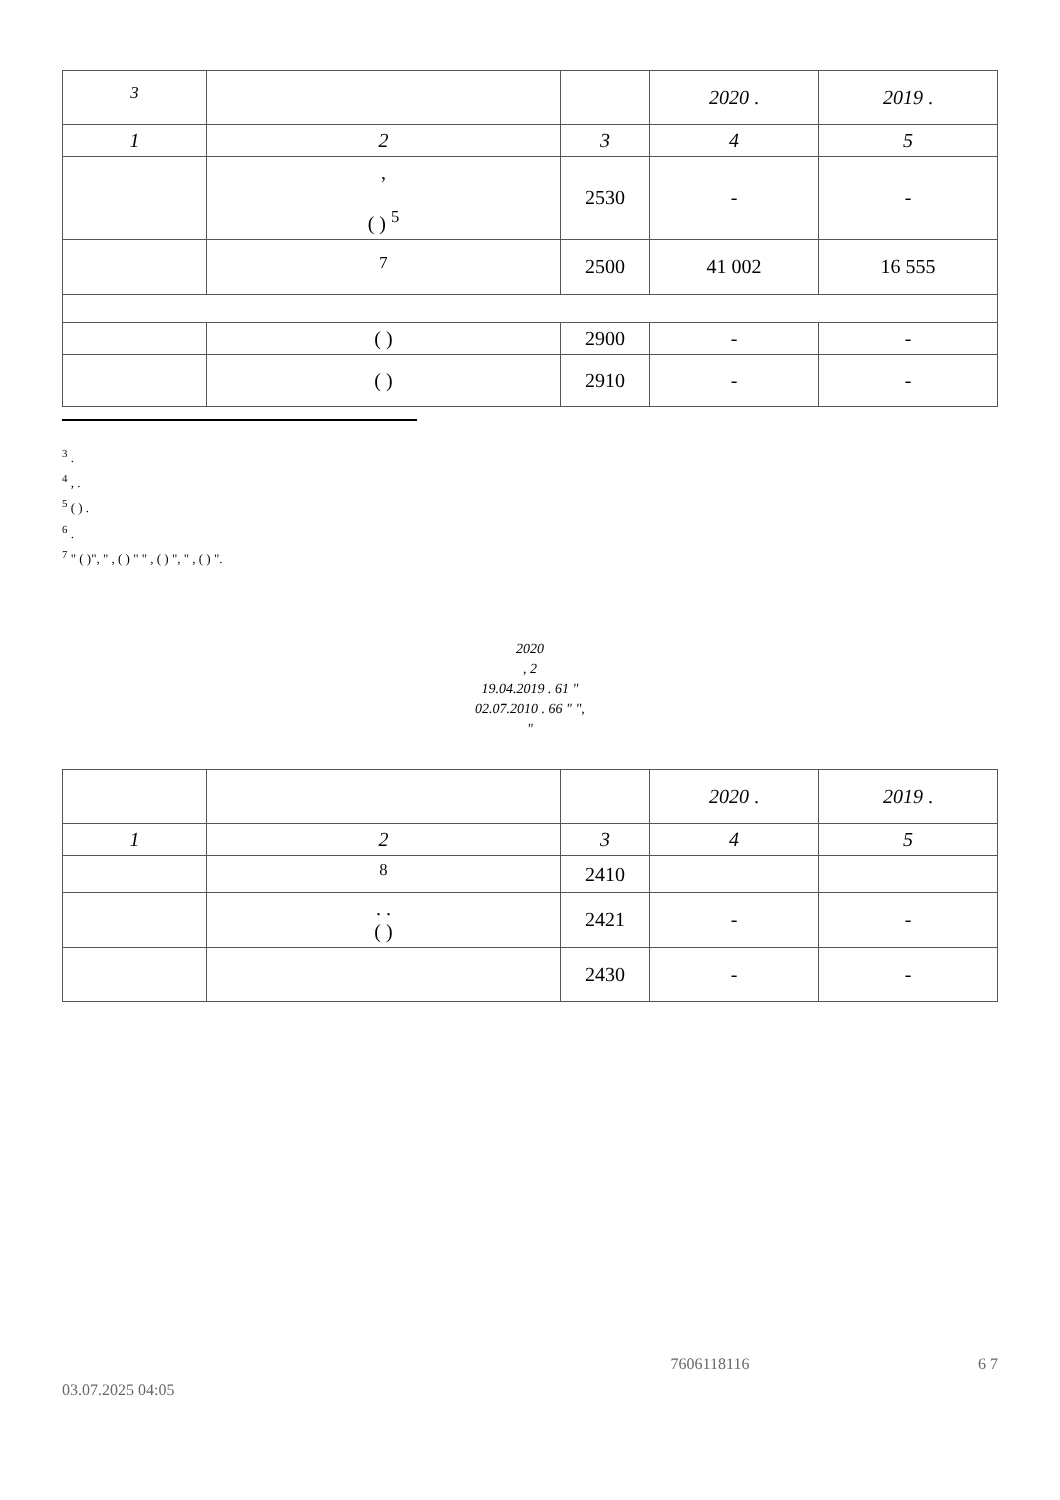| <sup>3</sup> | | | 2020 . | 2019 . |
| --- | --- | --- | --- | --- |
| 1 | 2 | 3 | 4 | 5 |
| | , ( ) <sup>5</sup> | 2530 | - | - |
| | <sup>7</sup> | 2500 | 41 002 | 16 555 |
| | ( ) | 2900 | - | - |
| | ( ) | 2910 | - | - |
<sup>3</sup> .
<sup>4</sup> , .
<sup>5</sup> ( ) .
<sup>6</sup> .
<sup>7</sup> " ( )", " , ( ) " " , ( ) ", " , ( ) ".
2020
, 2
19.04.2019 . 61 "
02.07.2010 . 66 " ",
"
| | | | 2020 . | 2019 . |
| --- | --- | --- | --- | --- |
| 1 | 2 | 3 | 4 | 5 |
| | <sup>8</sup> | 2410 | | |
| | . . ( ) | 2421 | - | - |
| | | 2430 | - | - |
7606118116 6 7
03.07.2025 04:05